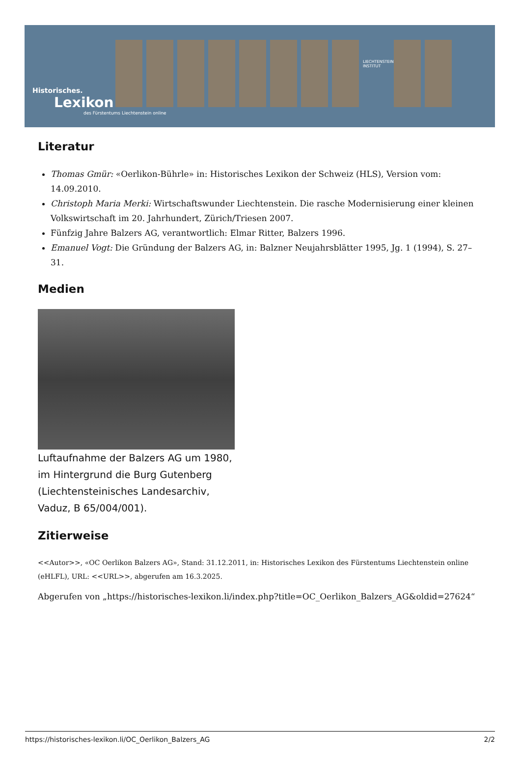Historisches.
Lexikon
des Fürstentums Liechtenstein online
LIECHTENSTEIN-INSTITUT
Literatur
Thomas Gmür: «Oerlikon-Bührle» in: Historisches Lexikon der Schweiz (HLS), Version vom: 14.09.2010.
Christoph Maria Merki: Wirtschaftswunder Liechtenstein. Die rasche Modernisierung einer kleinen Volkswirtschaft im 20. Jahrhundert, Zürich/Triesen 2007.
Fünfzig Jahre Balzers AG, verantwortlich: Elmar Ritter, Balzers 1996.
Emanuel Vogt: Die Gründung der Balzers AG, in: Balzner Neujahrsblätter 1995, Jg. 1 (1994), S. 27–31.
Medien
Luftaufnahme der Balzers AG um 1980, im Hintergrund die Burg Gutenberg (Liechtensteinisches Landesarchiv, Vaduz, B 65/004/001).
Zitierweise
<<Autor>>, «OC Oerlikon Balzers AG», Stand: 31.12.2011, in: Historisches Lexikon des Fürstentums Liechtenstein online (eHLFL), URL: <<URL>>, abgerufen am 16.3.2025.
Abgerufen von „https://historisches-lexikon.li/index.php?title=OC_Oerlikon_Balzers_AG&oldid=27624“
https://historisches-lexikon.li/OC_Oerlikon_Balzers_AG 2/2